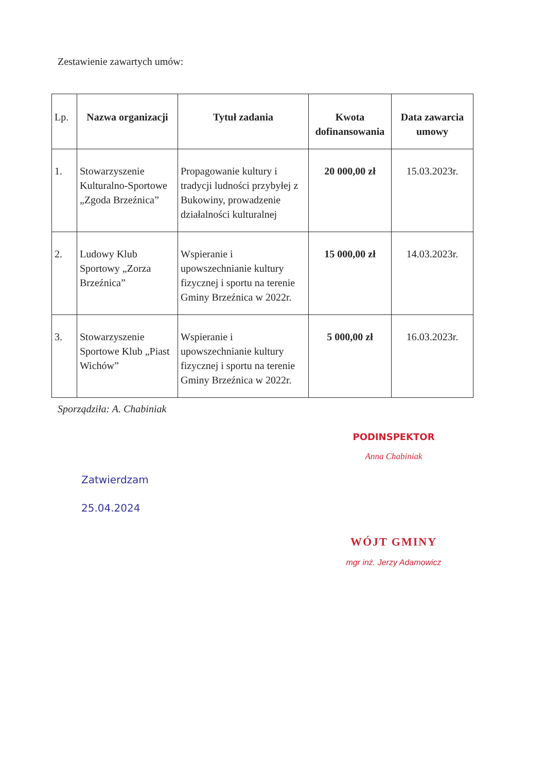Zestawienie zawartych umów:
| Lp. | Nazwa organizacji | Tytuł zadania | Kwota dofinansowania | Data zawarcia umowy |
| --- | --- | --- | --- | --- |
| 1. | Stowarzyszenie Kulturalno-Sportowe „Zgoda Brzeźnica” | Propagowanie kultury i tradycji ludności przybyłej z Bukowiny, prowadzenie działalności kulturalnej | 20 000,00 zł | 15.03.2023r. |
| 2. | Ludowy Klub Sportowy „Zorza Brzeźnica” | Wspieranie i upowszechnianie kultury fizycznej i sportu na terenie Gminy Brzeźnica w 2022r. | 15 000,00 zł | 14.03.2023r. |
| 3. | Stowarzyszenie Sportowe Klub „Piast Wichów” | Wspieranie i upowszechnianie kultury fizycznej i sportu na terenie Gminy Brzeźnica w 2022r. | 5 000,00 zł | 16.03.2023r. |
Sporządziła: A. Chabiniak
PODINSPEKTOR
Anna Chabiniak
Zatwierdzam
25.04.2024
WÓJT GMINY
mgr inż. Jerzy Adamowicz